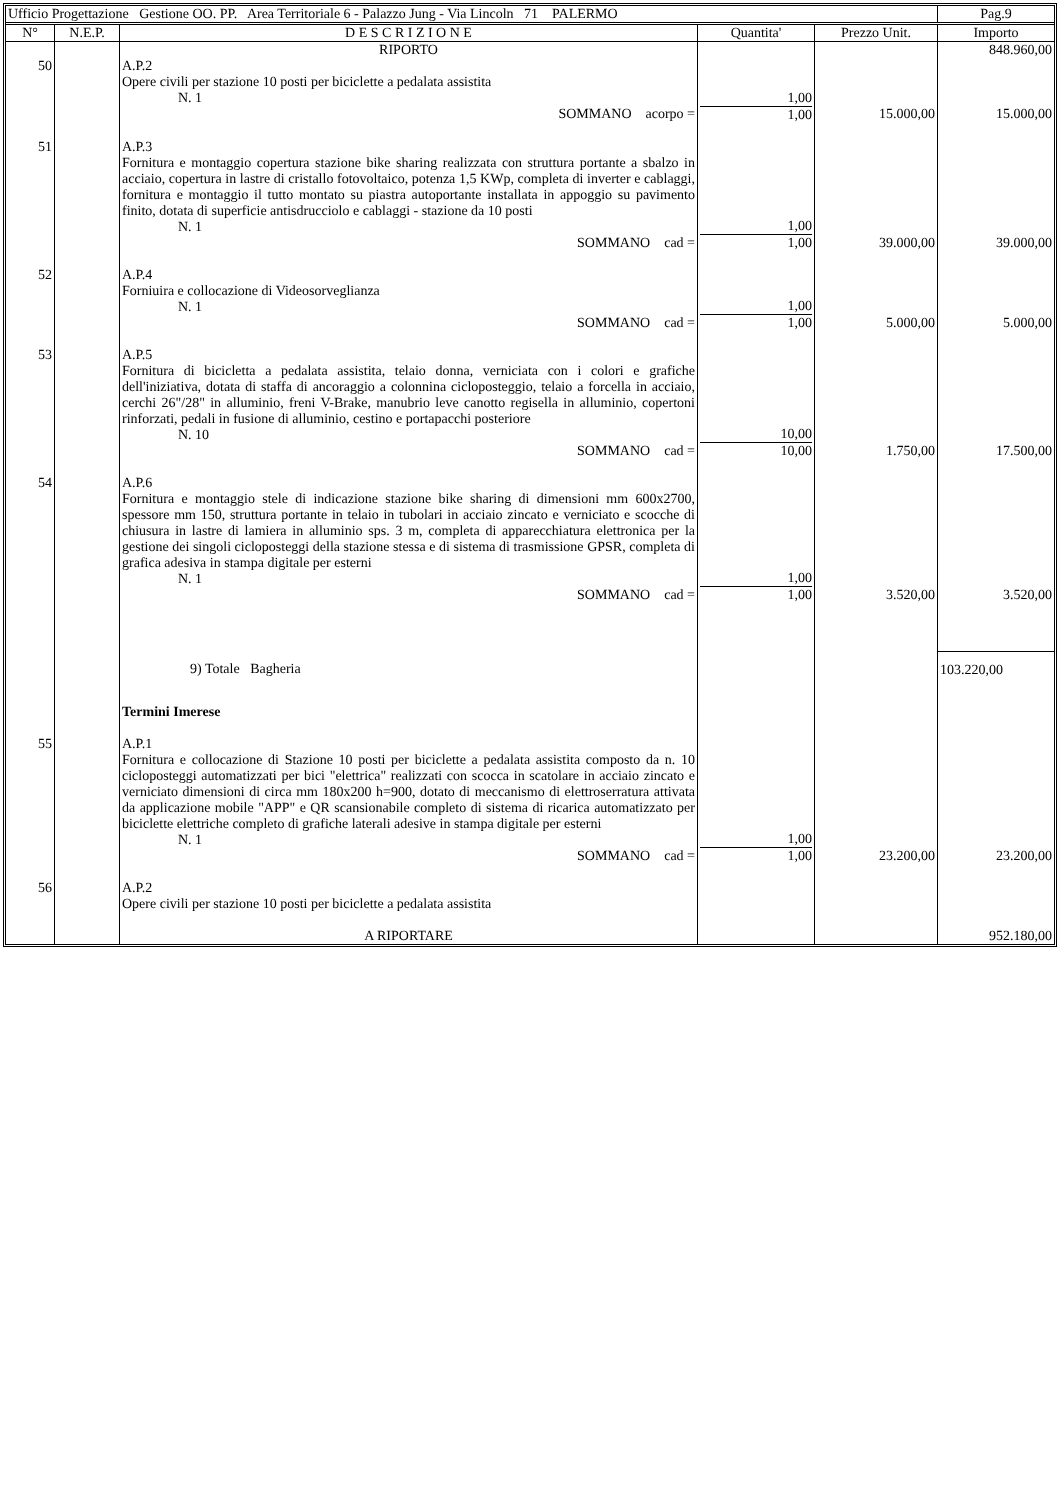| Ufficio Progettazione Gestione OO. PP. Area Territoriale 6 - Palazzo Jung - Via Lincoln 71 PALERMO | | | | | Pag.9 |
| N° | N.E.P. | D E S C R I Z I O N E | Quantita' | Prezzo Unit. | Importo |
| | | RIPORTO | | | 848.960,00 |
| 50 | | A.P.2 Opere civili per stazione 10 posti per biciclette a pedalata assistita N. 1 SOMMANO acorpo = | 1,00 1,00 | 15.000,00 | 15.000,00 |
| 51 | | A.P.3 Fornitura e montaggio copertura stazione bike sharing realizzata con struttura portante a sbalzo in acciaio, copertura in lastre di cristallo fotovoltaico, potenza 1,5 KWp, completa di inverter e cablaggi, fornitura e montaggio il tutto montato su piastra autoportante installata in appoggio su pavimento finito, dotata di superficie antisdrucciolo e cablaggi - stazione da 10 posti N. 1 SOMMANO cad = | 1,00 1,00 | 39.000,00 | 39.000,00 |
| 52 | | A.P.4 Forniuira e collocazione di Videosorveglianza N. 1 SOMMANO cad = | 1,00 1,00 | 5.000,00 | 5.000,00 |
| 53 | | A.P.5 Fornitura di bicicletta a pedalata assistita, telaio donna, verniciata con i colori e grafiche dell'iniziativa, dotata di staffa di ancoraggio a colonnina cicloposteggio, telaio a forcella in acciaio, cerchi 26"/28" in alluminio, freni V-Brake, manubrio leve canotto regisella in alluminio, copertoni rinforzati, pedali in fusione di alluminio, cestino e portapacchi posteriore N. 10 SOMMANO cad = | 10,00 10,00 | 1.750,00 | 17.500,00 |
| 54 | | A.P.6 Fornitura e montaggio stele di indicazione stazione bike sharing di dimensioni mm 600x2700, spessore mm 150, struttura portante in telaio in tubolari in acciaio zincato e verniciato e scocche di chiusura in lastre di lamiera in alluminio sps. 3 m, completa di apparecchiatura elettronica per la gestione dei singoli cicloposteggi della stazione stessa e di sistema di trasmissione GPSR, completa di grafica adesiva in stampa digitale per esterni N. 1 SOMMANO cad = | 1,00 1,00 | 3.520,00 | 3.520,00 |
| | | 9) Totale Bagheria | | | 103.220,00 |
| 55 | | Termini Imerese A.P.1 Fornitura e collocazione di Stazione 10 posti per biciclette a pedalata assistita composto da n. 10 cicloposteggi automatizzati per bici "elettrica" realizzati con scocca in scatolare in acciaio zincato e verniciato dimensioni di circa mm 180x200 h=900, dotato di meccanismo di elettroserratura attivata da applicazione mobile "APP" e QR scansionabile completo di sistema di ricarica automatizzato per biciclette elettriche completo di grafiche laterali adesive in stampa digitale per esterni N. 1 SOMMANO cad = | 1,00 1,00 | 23.200,00 | 23.200,00 |
| 56 | | A.P.2 Opere civili per stazione 10 posti per biciclette a pedalata assistita | | | |
| | | A RIPORTARE | | | 952.180,00 |